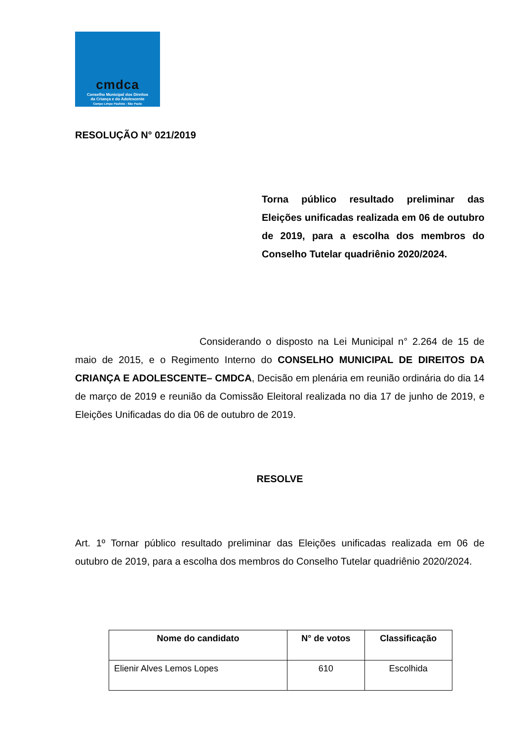cmdca
Conselho Municipal dos Direitos
da Criança e do Adolescente
Campo Limpo Paulista - São Paulo
RESOLUÇÃO N° 021/2019
Torna público resultado preliminar das Eleições unificadas realizada em 06 de outubro de 2019, para a escolha dos membros do Conselho Tutelar quadriênio 2020/2024.
Considerando o disposto na Lei Municipal n° 2.264 de 15 de maio de 2015, e o Regimento Interno do CONSELHO MUNICIPAL DE DIREITOS DA CRIANÇA E ADOLESCENTE– CMDCA, Decisão em plenária em reunião ordinária do dia 14 de março de 2019 e reunião da Comissão Eleitoral realizada no dia 17 de junho de 2019, e Eleições Unificadas do dia 06 de outubro de 2019.
RESOLVE
Art. 1º Tornar público resultado preliminar das Eleições unificadas realizada em 06 de outubro de 2019, para a escolha dos membros do Conselho Tutelar quadriênio 2020/2024.
| Nome do candidato | N° de votos | Classificação |
| --- | --- | --- |
| Elienir Alves Lemos Lopes | 610 | Escolhida |